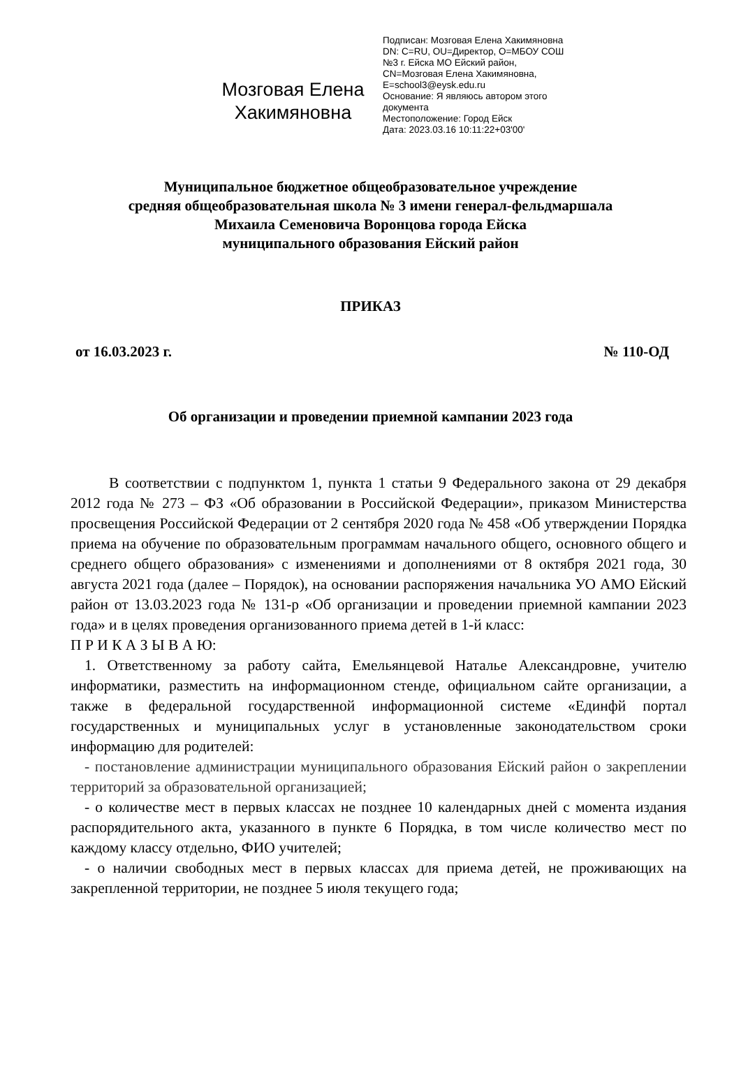Мозговая Елена Хакимяновна
Подписан: Мозговая Елена Хакимяновна
DN: C=RU, OU=Директор, O=МБОУ СОШ №3 г. Ейска МО Ейский район, CN=Мозговая Елена Хакимяновна, E=school3@eysk.edu.ru
Основание: Я являюсь автором этого документа
Местоположение: Город Ейск
Дата: 2023.03.16 10:11:22+03'00'
Муниципальное бюджетное общеобразовательное учреждение
средняя общеобразовательная школа № 3 имени генерал-фельдмаршала
Михаила Семеновича Воронцова города Ейска
муниципального образования Ейский район
ПРИКАЗ
от 16.03.2023 г. № 110-ОД
Об организации и проведении приемной кампании 2023 года
В соответствии с подпунктом 1, пункта 1 статьи 9 Федерального закона от 29 декабря 2012 года № 273 – ФЗ «Об образовании в Российской Федерации», приказом Министерства просвещения Российской Федерации от 2 сентября 2020 года № 458 «Об утверждении Порядка приема на обучение по образовательным программам начального общего, основного общего и среднего общего образования» с изменениями и дополнениями от 8 октября 2021 года, 30 августа 2021 года (далее – Порядок), на основании распоряжения начальника УО АМО Ейский район от 13.03.2023 года № 131-р «Об организации и проведении приемной кампании 2023 года» и в целях проведения организованного приема детей в 1-й класс:
П Р И К А З Ы В А Ю:
1. Ответственному за работу сайта, Емельянцевой Наталье Александровне, учителю информатики, разместить на информационном стенде, официальном сайте организации, а также в федеральной государственной информационной системе «Единфй портал государственных и муниципальных услуг в установленные законодательством сроки информацию для родителей:
- постановление администрации муниципального образования Ейский район о закреплении территорий за образовательной организацией;
- о количестве мест в первых классах не позднее 10 календарных дней с момента издания распорядительного акта, указанного в пункте 6 Порядка, в том числе количество мест по каждому классу отдельно, ФИО учителей;
- о наличии свободных мест в первых классах для приема детей, не проживающих на закрепленной территории, не позднее 5 июля текущего года;